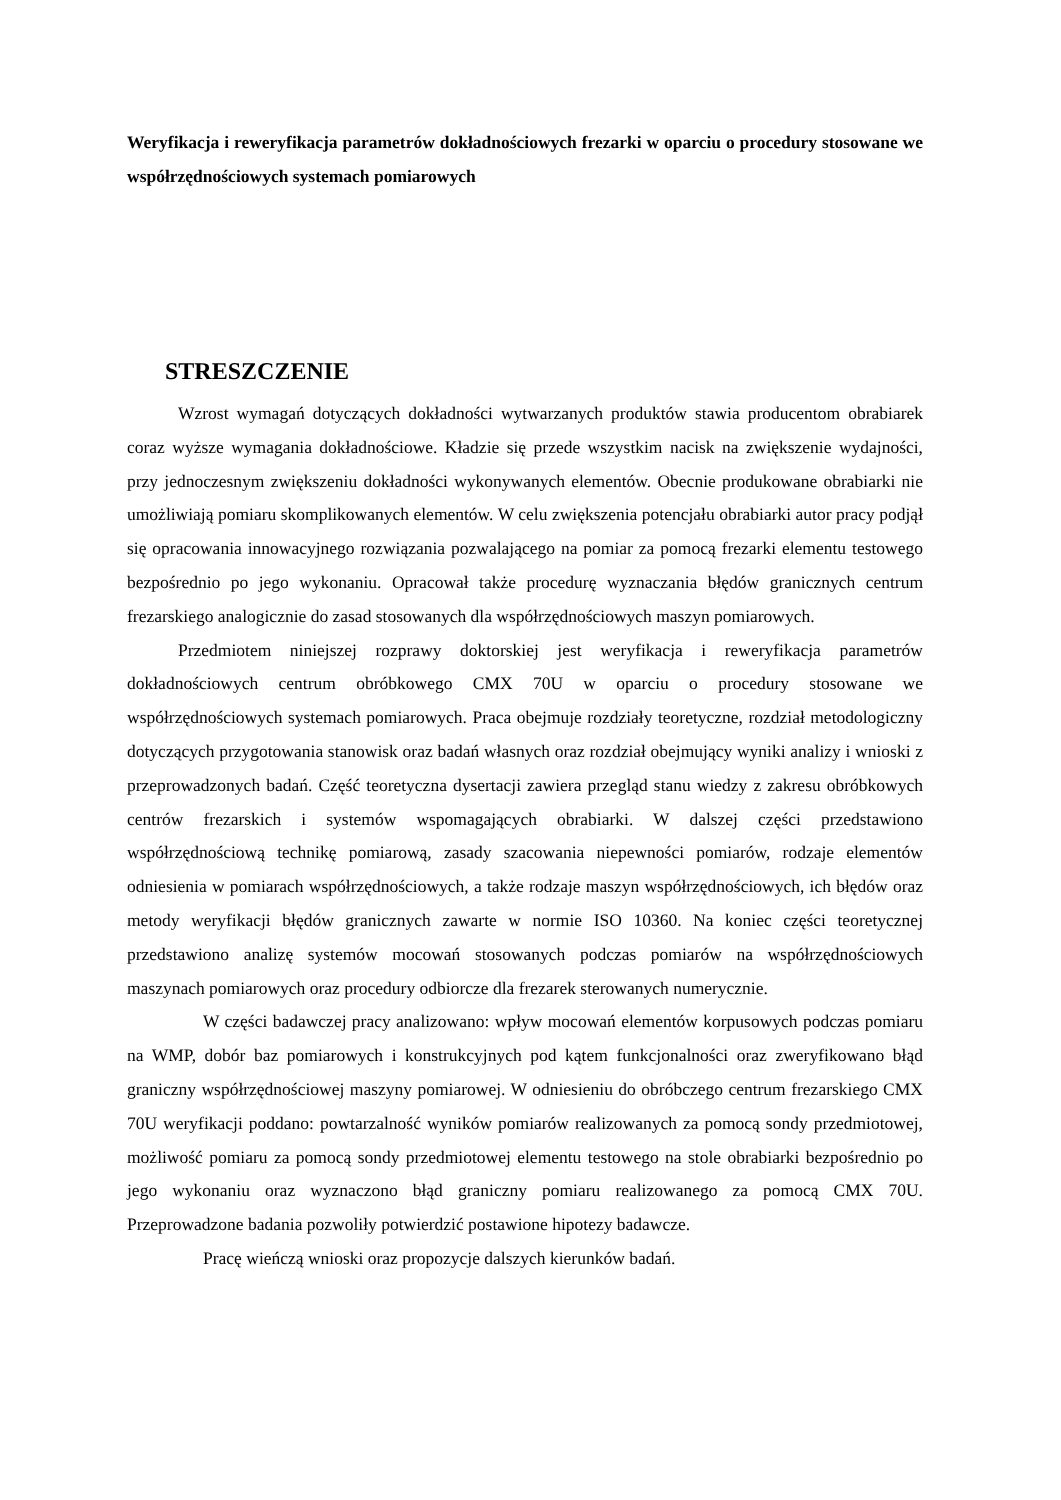Weryfikacja i reweryfikacja parametrów dokładnościowych frezarki w oparciu o procedury stosowane we współrzędnościowych systemach pomiarowych
STRESZCZENIE
Wzrost wymagań dotyczących dokładności wytwarzanych produktów stawia producentom obrabiarek coraz wyższe wymagania dokładnościowe. Kładzie się przede wszystkim nacisk na zwiększenie wydajności, przy jednoczesnym zwiększeniu dokładności wykonywanych elementów. Obecnie produkowane obrabiarki nie umożliwiają pomiaru skomplikowanych elementów. W celu zwiększenia potencjału obrabiarki autor pracy podjął się opracowania innowacyjnego rozwiązania pozwalającego na pomiar za pomocą frezarki elementu testowego bezpośrednio po jego wykonaniu. Opracował także procedurę wyznaczania błędów granicznych centrum frezarskiego analogicznie do zasad stosowanych dla współrzędnościowych maszyn pomiarowych.
Przedmiotem niniejszej rozprawy doktorskiej jest weryfikacja i reweryfikacja parametrów dokładnościowych centrum obróbkowego CMX 70U w oparciu o procedury stosowane we współrzędnościowych systemach pomiarowych. Praca obejmuje rozdziały teoretyczne, rozdział metodologiczny dotyczących przygotowania stanowisk oraz badań własnych oraz rozdział obejmujący wyniki analizy i wnioski z przeprowadzonych badań. Część teoretyczna dysertacji zawiera przegląd stanu wiedzy z zakresu obróbkowych centrów frezarskich i systemów wspomagających obrabiarki. W dalszej części przedstawiono współrzędnościową technikę pomiarową, zasady szacowania niepewności pomiarów, rodzaje elementów odniesienia w pomiarach współrzędnościowych, a także rodzaje maszyn współrzędnościowych, ich błędów oraz metody weryfikacji błędów granicznych zawarte w normie ISO 10360. Na koniec części teoretycznej przedstawiono analizę systemów mocowań stosowanych podczas pomiarów na współrzędnościowych maszynach pomiarowych oraz procedury odbiorcze dla frezarek sterowanych numerycznie.
W części badawczej pracy analizowano: wpływ mocowań elementów korpusowych podczas pomiaru na WMP, dobór baz pomiarowych i konstrukcyjnych pod kątem funkcjonalności oraz zweryfikowano błąd graniczny współrzędnościowej maszyny pomiarowej. W odniesieniu do obróbczego centrum frezarskiego CMX 70U weryfikacji poddano: powtarzalność wyników pomiarów realizowanych za pomocą sondy przedmiotowej, możliwość pomiaru za pomocą sondy przedmiotowej elementu testowego na stole obrabiarki bezpośrednio po jego wykonaniu oraz wyznaczono błąd graniczny pomiaru realizowanego za pomocą CMX 70U. Przeprowadzone badania pozwoliły potwierdzić postawione hipotezy badawcze.
Pracę wieńczą wnioski oraz propozycje dalszych kierunków badań.